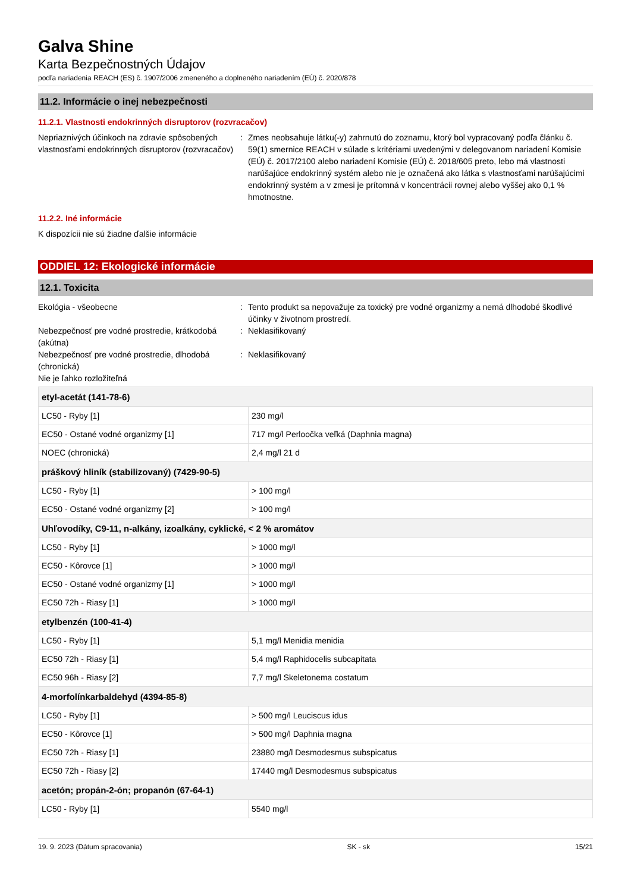Galva Shine
Karta Bezpečnostných Údajov
podľa nariadenia REACH (ES) č. 1907/2006 zmeneného a doplneného nariadením (EÚ) č. 2020/878
11.2. Informácie o inej nebezpečnosti
11.2.1. Vlastnosti endokrinných disruptorov (rozvracačov)
Nepriaznivých účinkoch na zdravie spôsobených vlastnosťami endokrinných disruptorov (rozvracačov)
: Zmes neobsahuje látku(-y) zahrnutú do zoznamu, ktorý bol vypracovaný podľa článku č. 59(1) smernice REACH v súlade s kritériami uvedenými v delegovanom nariadení Komisie (EÚ) č. 2017/2100 alebo nariadení Komisie (EÚ) č. 2018/605 preto, lebo má vlastnosti narúšajúce endokrinný systém alebo nie je označená ako látka s vlastnosťami narúšajúcimi endokrinný systém a v zmesi je prítomná v koncentrácii rovnej alebo vyššej ako 0,1 % hmotnostne.
11.2.2. Iné informácie
K dispozícii nie sú žiadne ďalšie informácie
ODDIEL 12: Ekologické informácie
12.1. Toxicita
Ekológia - všeobecne : Tento produkt sa nepovažuje za toxický pre vodné organizmy a nemá dlhodobé škodlivé účinky v životnom prostredí.
Nebezpečnosť pre vodné prostredie, krátkodobá (akútna)
: Neklasifikovaný
Nebezpečnosť pre vodné prostredie, dlhodobá (chronická)
: Neklasifikovaný
Nie je ľahko rozložiteľná
| etyl-acetát (141-78-6) | |
| --- | --- |
| LC50 - Ryby [1] | 230 mg/l |
| EC50 - Ostané vodné organizmy [1] | 717 mg/l Perloočka veľká (Daphnia magna) |
| NOEC (chronická) | 2,4 mg/l 21 d |
| práškový hliník (stabilizovaný) (7429-90-5) | |
| LC50 - Ryby [1] | > 100 mg/l |
| EC50 - Ostané vodné organizmy [2] | > 100 mg/l |
| Uhľovodíky, C9-11, n-alkány, izoalkány, cyklické, < 2 % aromátov | |
| LC50 - Ryby [1] | > 1000 mg/l |
| EC50 - Kôrovce [1] | > 1000 mg/l |
| EC50 - Ostané vodné organizmy [1] | > 1000 mg/l |
| EC50 72h - Riasy [1] | > 1000 mg/l |
| etylbenzén (100-41-4) | |
| LC50 - Ryby [1] | 5,1 mg/l Menidia menidia |
| EC50 72h - Riasy [1] | 5,4 mg/l Raphidocelis subcapitata |
| EC50 96h - Riasy [2] | 7,7 mg/l Skeletonema costatum |
| 4-morfolínkarbaldehyd (4394-85-8) | |
| LC50 - Ryby [1] | > 500 mg/l Leuciscus idus |
| EC50 - Kôrovce [1] | > 500 mg/l Daphnia magna |
| EC50 72h - Riasy [1] | 23880 mg/l Desmodesmus subspicatus |
| EC50 72h - Riasy [2] | 17440 mg/l Desmodesmus subspicatus |
| acetón; propán-2-ón; propanón (67-64-1) | |
| LC50 - Ryby [1] | 5540 mg/l |
19. 9. 2023 (Dátum spracovania) SK - sk 15/21